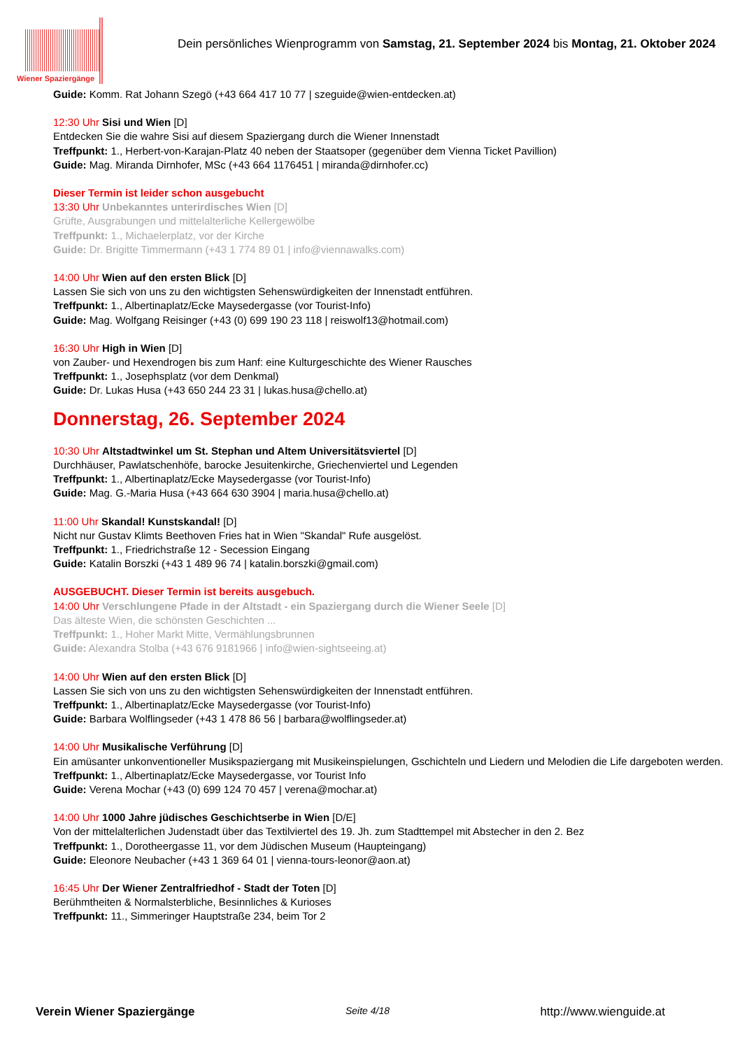Wiener Spaziergänge
Dein persönliches Wienprogramm von Samstag, 21. September 2024 bis Montag, 21. Oktober 2024
Guide: Komm. Rat Johann Szegö (+43 664 417 10 77 | szeguide@wien-entdecken.at)
12:30 Uhr Sisi und Wien [D]
Entdecken Sie die wahre Sisi auf diesem Spaziergang durch die Wiener Innenstadt
Treffpunkt: 1., Herbert-von-Karajan-Platz 40 neben der Staatsoper (gegenüber dem Vienna Ticket Pavillion)
Guide: Mag. Miranda Dirnhofer, MSc (+43 664 1176451 | miranda@dirnhofer.cc)
Dieser Termin ist leider schon ausgebucht
13:30 Uhr Unbekanntes unterirdisches Wien [D]
Grüfte, Ausgrabungen und mittelalterliche Kellergewölbe
Treffpunkt: 1., Michaelerplatz, vor der Kirche
Guide: Dr. Brigitte Timmermann (+43 1 774 89 01 | info@viennawalks.com)
14:00 Uhr Wien auf den ersten Blick [D]
Lassen Sie sich von uns zu den wichtigsten Sehenswürdigkeiten der Innenstadt entführen.
Treffpunkt: 1., Albertinaplatz/Ecke Maysedergasse (vor Tourist-Info)
Guide: Mag. Wolfgang Reisinger (+43 (0) 699 190 23 118 | reiswolf13@hotmail.com)
16:30 Uhr High in Wien [D]
von Zauber- und Hexendrogen bis zum Hanf: eine Kulturgeschichte des Wiener Rausches
Treffpunkt: 1., Josephsplatz (vor dem Denkmal)
Guide: Dr. Lukas Husa (+43 650 244 23 31 | lukas.husa@chello.at)
Donnerstag, 26. September 2024
10:30 Uhr Altstadtwinkel um St. Stephan und Altem Universitätsviertel [D]
Durchhäuser, Pawlatschenhöfe, barocke Jesuitenkirche, Griechenviertel und Legenden
Treffpunkt: 1., Albertinaplatz/Ecke Maysedergasse (vor Tourist-Info)
Guide: Mag. G.-Maria Husa (+43 664 630 3904 | maria.husa@chello.at)
11:00 Uhr Skandal! Kunstskandal! [D]
Nicht nur Gustav Klimts Beethoven Fries hat in Wien "Skandal" Rufe ausgelöst.
Treffpunkt: 1., Friedrichstraße 12 - Secession Eingang
Guide: Katalin Borszki (+43 1 489 96 74 | katalin.borszki@gmail.com)
AUSGEBUCHT. Dieser Termin ist bereits ausgebuch.
14:00 Uhr Verschlungene Pfade in der Altstadt - ein Spaziergang durch die Wiener Seele [D]
Das älteste Wien, die schönsten Geschichten ...
Treffpunkt: 1., Hoher Markt Mitte, Vermählungsbrunnen
Guide: Alexandra Stolba (+43 676 9181966 | info@wien-sightseeing.at)
14:00 Uhr Wien auf den ersten Blick [D]
Lassen Sie sich von uns zu den wichtigsten Sehenswürdigkeiten der Innenstadt entführen.
Treffpunkt: 1., Albertinaplatz/Ecke Maysedergasse (vor Tourist-Info)
Guide: Barbara Wolflingseder (+43 1 478 86 56 | barbara@wolflingseder.at)
14:00 Uhr Musikalische Verführung [D]
Ein amüsanter unkonventioneller Musikspaziergang mit Musikeinspielungen, Gschichteln und Liedern und Melodien die Life dargeboten werden.
Treffpunkt: 1., Albertinaplatz/Ecke Maysedergasse, vor Tourist Info
Guide: Verena Mochar (+43 (0) 699 124 70 457 | verena@mochar.at)
14:00 Uhr 1000 Jahre jüdisches Geschichtserbe in Wien [D/E]
Von der mittelalterlichen Judenstadt über das Textilviertel des 19. Jh. zum Stadttempel mit Abstecher in den 2. Bez
Treffpunkt: 1., Dorotheergasse 11, vor dem Jüdischen Museum (Haupteingang)
Guide: Eleonore Neubacher (+43 1 369 64 01 | vienna-tours-leonor@aon.at)
16:45 Uhr Der Wiener Zentralfriedhof - Stadt der Toten [D]
Berühmtheiten & Normalsterbliche, Besinnliches & Kurioses
Treffpunkt: 11., Simmeringer Hauptstraße 234, beim Tor 2
Verein Wiener Spaziergänge Seite 4/18 http://www.wienguide.at